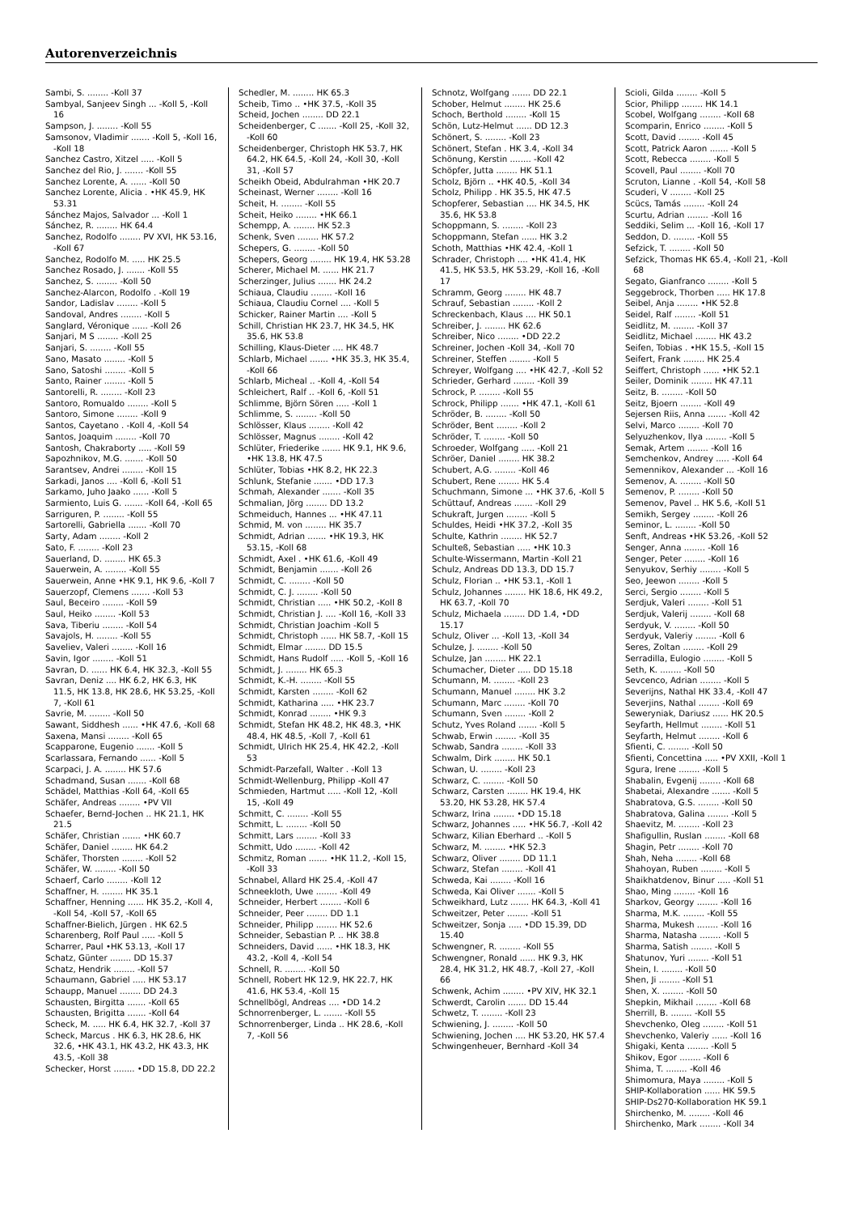Autorenverzeichnis
Sambi, S. ........ -Koll 37
Sambyal, Sanjeev Singh ... -Koll 5, -Koll 16
Sampson, J. ........ -Koll 55
Samsonov, Vladimir ....... -Koll 5, -Koll 16, -Koll 18
Sanchez Castro, Xitzel ..... -Koll 5
Sanchez del Rio, J. ....... -Koll 55
Sanchez Lorente, A. ...... -Koll 50
Sanchez Lorente, Alicia . •HK 45.9, HK 53.31
Sánchez Majos, Salvador ... -Koll 1
Sánchez, R. ........ HK 64.4
Sanchez, Rodolfo ........ PV XVI, HK 53.16, -Koll 67
Sanchez, Rodolfo M. ..... HK 25.5
Sanchez Rosado, J. ....... -Koll 55
Sanchez, S. ........ -Koll 50
Sanchez-Alarcon, Rodolfo . -Koll 19
Sandor, Ladislav ........ -Koll 5
Sandoval, Andres ........ -Koll 5
Sanglard, Véronique ...... -Koll 26
Sanjari, M S ........ -Koll 25
Sanjari, S. ........ -Koll 55
Sano, Masato ........ -Koll 5
Sano, Satoshi ........ -Koll 5
Santo, Rainer ........ -Koll 5
Santorelli, R. ........ -Koll 23
Santoro, Romualdo ........ -Koll 5
Santoro, Simone ........ -Koll 9
Santos, Cayetano . -Koll 4, -Koll 54
Santos, Joaquim ........ -Koll 70
Santosh, Chakraborty ..... -Koll 59
Sapozhnikov, M.G. ....... -Koll 50
Sarantsev, Andrei ........ -Koll 15
Sarkadi, Janos .... -Koll 6, -Koll 51
Sarkamo, Juho Jaako ...... -Koll 5
Sarmiento, Luis G. ....... -Koll 64, -Koll 65
Sarriguren, P. ........ -Koll 55
Sartorelli, Gabriella ....... -Koll 70
Sarty, Adam ........ -Koll 2
Sato, F. ........ -Koll 23
Sauerland, D. ........ HK 65.3
Sauerwein, A. ........ -Koll 55
Sauerwein, Anne •HK 9.1, HK 9.6, -Koll 7
Sauerzopf, Clemens ....... -Koll 53
Saul, Beceiro ........ -Koll 59
Saul, Heiko ........ -Koll 53
Sava, Tiberiu ........ -Koll 54
Savajols, H. ........ -Koll 55
Saveliev, Valeri ........ -Koll 16
Savin, Igor ........ -Koll 51
Savran, D. ...... HK 6.4, HK 32.3, -Koll 55
Savran, Deniz .... HK 6.2, HK 6.3, HK 11.5, HK 13.8, HK 28.6, HK 53.25, -Koll 7, -Koll 61
Savrie, M. ........ -Koll 50
Sawant, Siddhesh ...... •HK 47.6, -Koll 68
Saxena, Mansi ........ -Koll 65
Scapparone, Eugenio ....... -Koll 5
Scarlassara, Fernando ...... -Koll 5
Scarpaci, J. A. ........ HK 57.6
Schadmand, Susan ....... -Koll 68
Schädel, Matthias -Koll 64, -Koll 65
Schäfer, Andreas ........ •PV VII
Schaefer, Bernd-Jochen .. HK 21.1, HK 21.5
Schäfer, Christian ....... •HK 60.7
Schäfer, Daniel ........ HK 64.2
Schäfer, Thorsten ........ -Koll 52
Schäfer, W. ........ -Koll 50
Schaerf, Carlo ........ -Koll 12
Schaffner, H. ........ HK 35.1
Schaffner, Henning ...... HK 35.2, -Koll 4, -Koll 54, -Koll 57, -Koll 65
Schaffner-Bielich, Jürgen . HK 62.5
Scharenberg, Rolf Paul ..... -Koll 5
Scharrer, Paul •HK 53.13, -Koll 17
Schatz, Günter ........ DD 15.37
Schatz, Hendrik ........ -Koll 57
Schaumann, Gabriel ..... HK 53.17
Schaupp, Manuel ........ DD 24.3
Schausten, Birgitta ....... -Koll 65
Schausten, Brigitta ....... -Koll 64
Scheck, M. ..... HK 6.4, HK 32.7, -Koll 37
Scheck, Marcus . HK 6.3, HK 28.6, HK 32.6, •HK 43.1, HK 43.2, HK 43.3, HK 43.5, -Koll 38
Schecker, Horst ........ •DD 15.8, DD 22.2
Schedler, M. ........ HK 65.3
Scheib, Timo .. •HK 37.5, -Koll 35
Scheid, Jochen ........ DD 22.1
Scheidenberger, C ....... -Koll 25, -Koll 32, -Koll 60
Scheidenberger, Christoph HK 53.7, HK 64.2, HK 64.5, -Koll 24, -Koll 30, -Koll 31, -Koll 57
Scheikh Obeid, Abdulrahman •HK 20.7
Scheinast, Werner ........ -Koll 16
Scheit, H. ........ -Koll 55
Scheit, Heiko ........ •HK 66.1
Schempp, A. ........ HK 52.3
Schenk, Sven ........ HK 57.2
Schepers, G. ........ -Koll 50
Schepers, Georg ........ HK 19.4, HK 53.28
Scherer, Michael M. ...... HK 21.7
Scherzinger, Julius ....... HK 24.2
Schiaua, Claudiu ........ -Koll 16
Schiaua, Claudiu Cornel .... -Koll 5
Schicker, Rainer Martin .... -Koll 5
Schill, Christian HK 23.7, HK 34.5, HK 35.6, HK 53.8
Schilling, Klaus-Dieter .... HK 48.7
Schlarb, Michael ....... •HK 35.3, HK 35.4, -Koll 66
Schlarb, Micheal .. -Koll 4, -Koll 54
Schleichert, Ralf .. -Koll 6, -Koll 51
Schlimme, Björn Sören ..... -Koll 1
Schlimme, S. ........ -Koll 50
Schlösser, Klaus ........ -Koll 42
Schlösser, Magnus ........ -Koll 42
Schlüter, Friederike ....... HK 9.1, HK 9.6, •HK 13.8, HK 47.5
Schlüter, Tobias •HK 8.2, HK 22.3
Schlunk, Stefanie ....... •DD 17.3
Schmah, Alexander ....... -Koll 35
Schmalian, Jörg ........ DD 13.2
Schmeiduch, Hannes ... •HK 47.11
Schmid, M. von ........ HK 35.7
Schmidt, Adrian ....... •HK 19.3, HK 53.15, -Koll 68
Schmidt, Axel . •HK 61.6, -Koll 49
Schmidt, Benjamin ....... -Koll 26
Schmidt, C. ........ -Koll 50
Schmidt, C. J. ........ -Koll 50
Schmidt, Christian ..... •HK 50.2, -Koll 8
Schmidt, Christian J. .... -Koll 16, -Koll 33
Schmidt, Christian Joachim -Koll 5
Schmidt, Christoph ...... HK 58.7, -Koll 15
Schmidt, Elmar ........ DD 15.5
Schmidt, Hans Rudolf ..... -Koll 5, -Koll 16
Schmidt, J. ........ HK 65.3
Schmidt, K.-H. ........ -Koll 55
Schmidt, Karsten ........ -Koll 62
Schmidt, Katharina ..... •HK 23.7
Schmidt, Konrad ........ •HK 9.3
Schmidt, Stefan HK 48.2, HK 48.3, •HK 48.4, HK 48.5, -Koll 7, -Koll 61
Schmidt, Ulrich HK 25.4, HK 42.2, -Koll 53
Schmidt-Parzefall, Walter . -Koll 13
Schmidt-Wellenburg, Philipp -Koll 47
Schmieden, Hartmut ..... -Koll 12, -Koll 15, -Koll 49
Schmitt, C. ........ -Koll 55
Schmitt, L. ........ -Koll 50
Schmitt, Lars ........ -Koll 33
Schmitt, Udo ........ -Koll 42
Schmitz, Roman ....... •HK 11.2, -Koll 15, -Koll 33
Schnabel, Allard HK 25.4, -Koll 47
Schneekloth, Uwe ........ -Koll 49
Schneider, Herbert ........ -Koll 6
Schneider, Peer ........ DD 1.1
Schneider, Philipp ........ HK 52.6
Schneider, Sebastian P. .. HK 38.8
Schneiders, David ...... •HK 18.3, HK 43.2, -Koll 4, -Koll 54
Schnell, R. ........ -Koll 50
Schnell, Robert HK 12.9, HK 22.7, HK 41.6, HK 53.4, -Koll 15
Schnellbögl, Andreas .... •DD 14.2
Schnorrenberger, L. ....... -Koll 55
Schnorrenberger, Linda .. HK 28.6, -Koll 7, -Koll 56
Schnotz, Wolfgang ....... DD 22.1
Schober, Helmut ........ HK 25.6
Schoch, Berthold ........ -Koll 15
Schön, Lutz-Helmut ...... DD 12.3
Schönert, S. ........ -Koll 23
Schönert, Stefan . HK 3.4, -Koll 34
Schönung, Kerstin ........ -Koll 42
Schöpfer, Jutta ........ HK 51.1
Scholz, Björn .. •HK 40.5, -Koll 34
Scholz, Philipp . HK 35.5, HK 47.5
Schopferer, Sebastian .... HK 34.5, HK 35.6, HK 53.8
Schoppmann, S. ........ -Koll 23
Schoppmann, Stefan ...... HK 3.2
Schoth, Matthias •HK 42.4, -Koll 1
Schrader, Christoph .... •HK 41.4, HK 41.5, HK 53.5, HK 53.29, -Koll 16, -Koll 17
Schramm, Georg ........ HK 48.7
Schrauf, Sebastian ........ -Koll 2
Schreckenbach, Klaus .... HK 50.1
Schreiber, J. ........ HK 62.6
Schreiber, Nico ........ •DD 22.2
Schreiner, Jochen -Koll 34, -Koll 70
Schreiner, Steffen ........ -Koll 5
Schreyer, Wolfgang .... •HK 42.7, -Koll 52
Schrieder, Gerhard ........ -Koll 39
Schrock, P. ........ -Koll 55
Schrock, Philipp ....... •HK 47.1, -Koll 61
Schröder, B. ........ -Koll 50
Schröder, Bent ........ -Koll 2
Schröder, T. ........ -Koll 50
Schroeder, Wolfgang ..... -Koll 21
Schröer, Daniel ........ HK 38.2
Schubert, A.G. ........ -Koll 46
Schubert, Rene ........ HK 5.4
Schuchmann, Simone ... •HK 37.6, -Koll 5
Schüttauf, Andreas ....... -Koll 29
Schukraft, Jurgen ........ -Koll 5
Schuldes, Heidi •HK 37.2, -Koll 35
Schulte, Kathrin ........ HK 52.7
Schulteß, Sebastian ..... •HK 10.3
Schulte-Wissermann, Martin -Koll 21
Schulz, Andreas DD 13.3, DD 15.7
Schulz, Florian .. •HK 53.1, -Koll 1
Schulz, Johannes ........ HK 18.6, HK 49.2, HK 63.7, -Koll 70
Schulz, Michaela ........ DD 1.4, •DD 15.17
Schulz, Oliver ... -Koll 13, -Koll 34
Schulze, J. ........ -Koll 50
Schulze, Jan ........ HK 22.1
Schumacher, Dieter ..... DD 15.18
Schumann, M. ........ -Koll 23
Schumann, Manuel ........ HK 3.2
Schumann, Marc ........ -Koll 70
Schumann, Sven ........ -Koll 2
Schutz, Yves Roland ....... -Koll 5
Schwab, Erwin ........ -Koll 35
Schwab, Sandra ........ -Koll 33
Schwalm, Dirk ........ HK 50.1
Schwan, U. ........ -Koll 23
Schwarz, C. ........ -Koll 50
Schwarz, Carsten ........ HK 19.4, HK 53.20, HK 53.28, HK 57.4
Schwarz, Irina ........ •DD 15.18
Schwarz, Johannes ..... •HK 56.7, -Koll 42
Schwarz, Kilian Eberhard .. -Koll 5
Schwarz, M. ........ •HK 52.3
Schwarz, Oliver ........ DD 11.1
Schwarz, Stefan ........ -Koll 41
Schweda, Kai ........ -Koll 16
Schweda, Kai Oliver ....... -Koll 5
Schweikhard, Lutz ....... HK 64.3, -Koll 41
Schweitzer, Peter ........ -Koll 51
Schweitzer, Sonja ..... •DD 15.39, DD 15.40
Schwengner, R. ........ -Koll 55
Schwengner, Ronald ...... HK 9.3, HK 28.4, HK 31.2, HK 48.7, -Koll 27, -Koll 66
Schwenk, Achim ........ •PV XIV, HK 32.1
Schwerdt, Carolin ....... DD 15.44
Schwetz, T. ........ -Koll 23
Schwiening, J. ........ -Koll 50
Schwiening, Jochen .... HK 53.20, HK 57.4
Schwingenheuer, Bernhard -Koll 34
Scioli, Gilda ........ -Koll 5
Scior, Philipp ........ HK 14.1
Scobel, Wolfgang ........ -Koll 68
Scomparin, Enrico ........ -Koll 5
Scott, David ........ -Koll 45
Scott, Patrick Aaron ....... -Koll 5
Scott, Rebecca ........ -Koll 5
Scovell, Paul ........ -Koll 70
Scruton, Lianne . -Koll 54, -Koll 58
Scuderi, V ........ -Koll 25
Scücs, Tamás ........ -Koll 24
Scurtu, Adrian ........ -Koll 16
Seddiki, Selim ... -Koll 16, -Koll 17
Seddon, D. ........ -Koll 55
Sefzick, T. ........ -Koll 50
Sefzick, Thomas HK 65.4, -Koll 21, -Koll 68
Segato, Gianfranco ........ -Koll 5
Seggebrock, Thorben ..... HK 17.8
Seibel, Anja ........ •HK 52.8
Seidel, Ralf ........ -Koll 51
Seidlitz, M. ........ -Koll 37
Seidlitz, Michael ........ HK 43.2
Seifen, Tobias . •HK 15.5, -Koll 15
Seifert, Frank ........ HK 25.4
Seiffert, Christoph ...... •HK 52.1
Seiler, Dominik ........ HK 47.11
Seitz, B. ........ -Koll 50
Seitz, Bjoern ........ -Koll 49
Sejersen Riis, Anna ....... -Koll 42
Selvi, Marco ........ -Koll 70
Selyuzhenkov, Ilya ........ -Koll 5
Semak, Artem ........ -Koll 16
Semchenkov, Andrey ..... -Koll 64
Semennikov, Alexander ... -Koll 16
Semenov, A. ........ -Koll 50
Semenov, P. ........ -Koll 50
Semenov, Pavel .. HK 5.6, -Koll 51
Semikh, Sergey ........ -Koll 26
Seminor, L. ........ -Koll 50
Senft, Andreas •HK 53.26, -Koll 52
Senger, Anna ........ -Koll 16
Senger, Peter ........ -Koll 16
Senyukov, Serhiy ........ -Koll 5
Seo, Jeewon ........ -Koll 5
Serci, Sergio ........ -Koll 5
Serdjuk, Valeri ........ -Koll 51
Serdjuk, Valerij ........ -Koll 68
Serdyuk, V. ........ -Koll 50
Serdyuk, Valeriy ........ -Koll 6
Seres, Zoltan ........ -Koll 29
Serradilla, Eulogio ........ -Koll 5
Seth, K. ........ -Koll 50
Sevcenco, Adrian ........ -Koll 5
Severijns, Nathal HK 33.4, -Koll 47
Severjins, Nathal ........ -Koll 69
Seweryniak, Dariusz ...... HK 20.5
Seyfarth, Hellmut ........ -Koll 51
Seyfarth, Helmut ........ -Koll 6
Sfienti, C. ........ -Koll 50
Sfienti, Concettina ..... •PV XXII, -Koll 1
Sgura, Irene ........ -Koll 5
Shabalin, Evgenij ........ -Koll 68
Shabetai, Alexandre ....... -Koll 5
Shabratova, G.S. ........ -Koll 50
Shabratova, Galina ........ -Koll 5
Shaevitz, M. ........ -Koll 23
Shafigullin, Ruslan ........ -Koll 68
Shagin, Petr ........ -Koll 70
Shah, Neha ........ -Koll 68
Shahoyan, Ruben ........ -Koll 5
Shaikhatdenov, Binur ..... -Koll 51
Shao, Ming ........ -Koll 16
Sharkov, Georgy ........ -Koll 16
Sharma, M.K. ........ -Koll 55
Sharma, Mukesh ........ -Koll 16
Sharma, Natasha ........ -Koll 5
Sharma, Satish ........ -Koll 5
Shatunov, Yuri ........ -Koll 51
Shein, I. ........ -Koll 50
Shen, Ji ........ -Koll 51
Shen, X. ........ -Koll 50
Shepkin, Mikhail ........ -Koll 68
Sherrill, B. ........ -Koll 55
Shevchenko, Oleg ........ -Koll 51
Shevchenko, Valeriy ...... -Koll 16
Shigaki, Kenta ........ -Koll 5
Shikov, Egor ........ -Koll 6
Shima, T. ........ -Koll 46
Shimomura, Maya ........ -Koll 5
SHIP-Kollaboration ...... HK 59.5
SHIP-Ds270-Kollaboration HK 59.1
Shirchenko, M. ........ -Koll 46
Shirchenko, Mark ........ -Koll 34